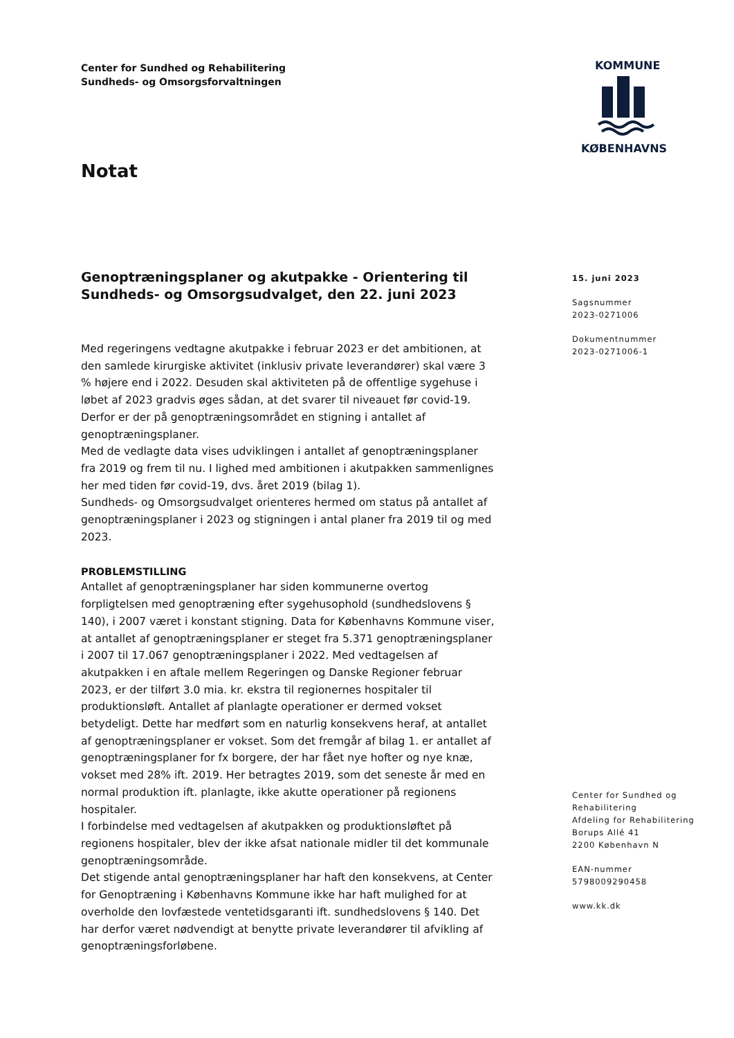Center for Sundhed og Rehabilitering
Sundheds- og Omsorgsforvaltningen
KOMMUNE
KØBENHAVNS
Notat
Genoptræningsplaner og akutpakke - Orientering til Sundheds- og Omsorgsudvalget, den 22. juni 2023
Med regeringens vedtagne akutpakke i februar 2023 er det ambitionen, at den samlede kirurgiske aktivitet (inklusiv private leverandører) skal være 3 % højere end i 2022. Desuden skal aktiviteten på de offentlige sygehuse i løbet af 2023 gradvis øges sådan, at det svarer til niveauet før covid-19. Derfor er der på genoptræningsområdet en stigning i antallet af genoptræningsplaner.
Med de vedlagte data vises udviklingen i antallet af genoptræningsplaner fra 2019 og frem til nu. I lighed med ambitionen i akutpakken sammenlignes her med tiden før covid-19, dvs. året 2019 (bilag 1).
Sundheds- og Omsorgsudvalget orienteres hermed om status på antallet af genoptræningsplaner i 2023 og stigningen i antal planer fra 2019 til og med 2023.
PROBLEMSTILLING
Antallet af genoptræningsplaner har siden kommunerne overtog forpligtelsen med genoptræning efter sygehusophold (sundhedslovens § 140), i 2007 været i konstant stigning. Data for Københavns Kommune viser, at antallet af genoptræningsplaner er steget fra 5.371 genoptræningsplaner i 2007 til 17.067 genoptræningsplaner i 2022. Med vedtagelsen af akutpakken i en aftale mellem Regeringen og Danske Regioner februar 2023, er der tilført 3.0 mia. kr. ekstra til regionernes hospitaler til produktionsløft. Antallet af planlagte operationer er dermed vokset betydeligt. Dette har medført som en naturlig konsekvens heraf, at antallet af genoptræningsplaner er vokset. Som det fremgår af bilag 1. er antallet af genoptræningsplaner for fx borgere, der har fået nye hofter og nye knæ, vokset med 28% ift. 2019. Her betragtes 2019, som det seneste år med en normal produktion ift. planlagte, ikke akutte operationer på regionens hospitaler.
I forbindelse med vedtagelsen af akutpakken og produktionsløftet på regionens hospitaler, blev der ikke afsat nationale midler til det kommunale genoptræningsområde.
Det stigende antal genoptræningsplaner har haft den konsekvens, at Center for Genoptræning i Københavns Kommune ikke har haft mulighed for at overholde den lovfæstede ventetidsgaranti ift. sundhedslovens § 140. Det har derfor været nødvendigt at benytte private leverandører til afvikling af genoptræningsforløbene.
15. juni 2023
Sagsnummer
2023-0271006
Dokumentnummer
2023-0271006-1
Center for Sundhed og
Rehabilitering
Afdeling for Rehabilitering
Borups Allé 41
2200 København N
EAN-nummer
5798009290458
www.kk.dk